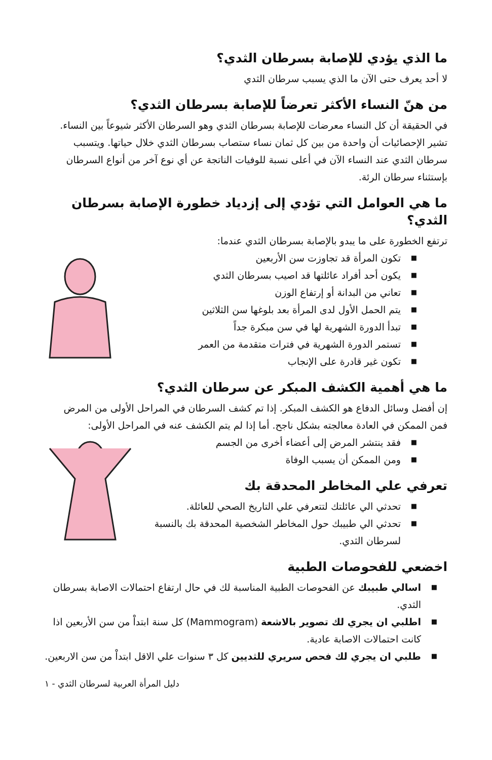ما الذي يؤدي للإصابة بسرطان الثدي؟
لا أحد يعرف حتى الآن ما الذي يسبب سرطان الثدي
من هنّ النساء الأكثر تعرضاً للإصابة بسرطان الثدي؟
في الحقيقة أن كل النساء معرضات للإصابة بسرطان الثدي وهو السرطان الأكثر شيوعاً بين النساء. تشير الإحصائيات أن واحدة من بين كل ثمان نساء ستصاب بسرطان الثدي خلال حياتها. ويتسبب سرطان الثدي عند النساء الآن في أعلى نسبة للوفيات الناتجة عن أي نوع آخر من أنواع السرطان بإستثناء سرطان الرئة.
ما هي العوامل التي تؤدي إلى إزدياد خطورة الإصابة بسرطان الثدي؟
ترتفع الخطورة على ما يبدو بالإصابة بسرطان الثدي عندما:
■ تكون المرأة قد تجاوزت سن الأربعين
■ يكون أحد أفراد عائلتها قد اصيب بسرطان الثدي
■ تعاني من البدانة أو إرتفاع الوزن
■ يتم الحمل الأول لدى المرأة بعد بلوغها سن الثلاثين
■ تبدأ الدورة الشهرية لها في سن مبكرة جداً
■ تستمر الدورة الشهرية في فترات متقدمة من العمر
■ تكون غير قادرة على الإنجاب
ما هي أهمية الكشف المبكر عن سرطان الثدي؟
إن أفضل وسائل الدفاع هو الكشف المبكر. إذا تم كشف السرطان في المراحل الأولى من المرض فمن الممكن في العادة معالجته بشكل ناجح. أما إذا لم يتم الكشف عنه في المراحل الأولى:
■ فقد ينتشر المرض إلى أعضاء أخرى من الجسم
■ ومن الممكن أن يسبب الوفاة
تعرفي علي المخاطر المحدقة بك
■ تحدثي الي عائلتك لتتعرفي علي التاريخ الصحي للعائلة.
■ تحدثي الي طبيبك حول المخاطر الشخصية المحدقة بك بالنسبة لسرطان الثدي.
اخضعي للفحوصات الطبية
■ اسالي طبيبك عن الفحوصات الطبية المناسبة لك في حال ارتفاع احتمالات الاصابة بسرطان الثدي.
■ اطلبي ان يجري لك تصوير بالاشعة (Mammogram) كل سنة ابتداْ من سن الأربعين اذا كانت احتمالات الاصابة عادية.
■ طلبي ان يجري لك فحص سريري للثديين كل ٣ سنوات علي الاقل ابتداْ من سن الاربعين.
دليل المرأة العربية لسرطان الثدي - ١